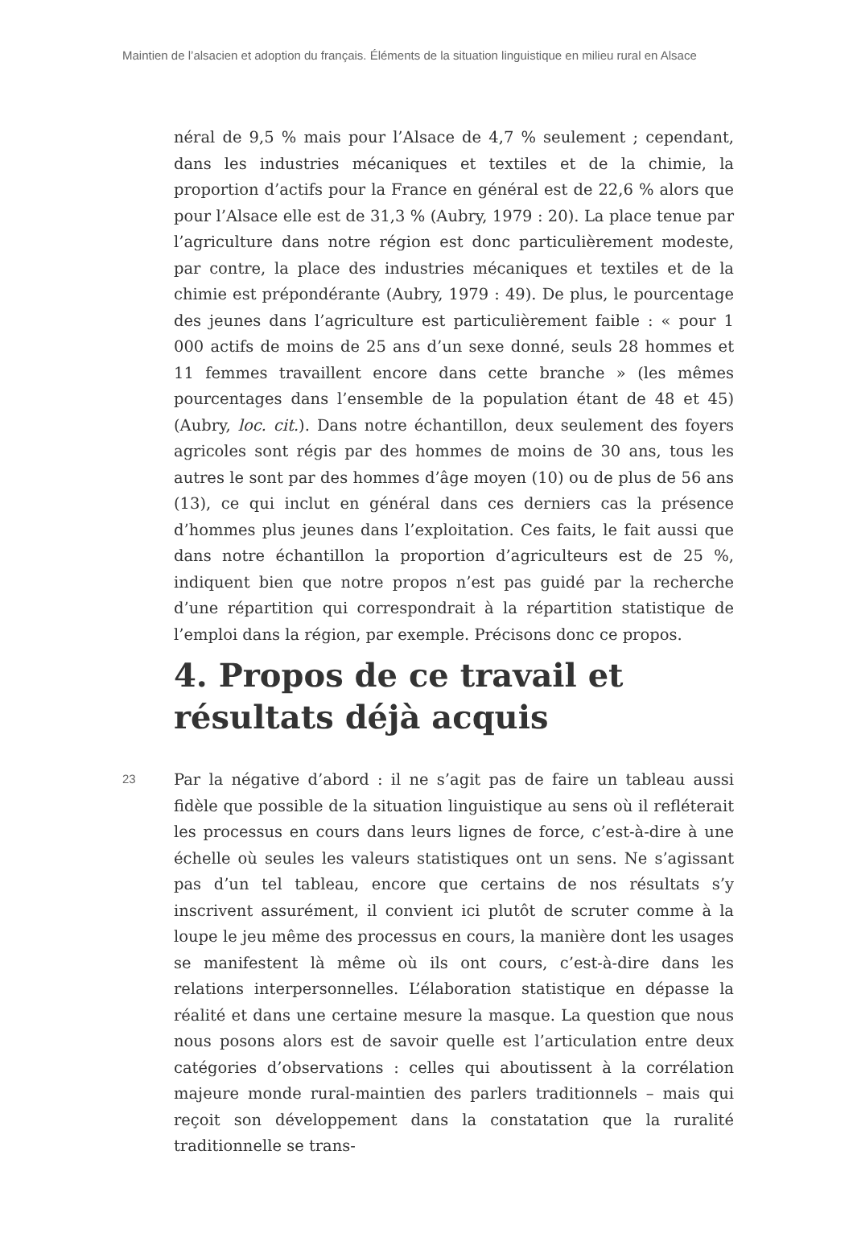Maintien de l’alsacien et adoption du français. Éléments de la situation linguistique en milieu rural en Alsace
néral de 9,5 % mais pour l’Alsace de 4,7 % seulement ; cependant, dans les industries mécaniques et textiles et de la chimie, la proportion d’actifs pour la France en général est de 22,6 % alors que pour l’Alsace elle est de 31,3 % (Aubry, 1979 : 20). La place tenue par l’agriculture dans notre région est donc particulièrement modeste, par contre, la place des industries mécaniques et textiles et de la chimie est prépondérante (Aubry, 1979 : 49). De plus, le pourcentage des jeunes dans l’agriculture est particulièrement faible : « pour 1 000 actifs de moins de 25 ans d’un sexe donné, seuls 28 hommes et 11 femmes travaillent encore dans cette branche » (les mêmes pourcentages dans l’ensemble de la population étant de 48 et 45) (Aubry, loc. cit.). Dans notre échantillon, deux seulement des foyers agricoles sont régis par des hommes de moins de 30 ans, tous les autres le sont par des hommes d’âge moyen (10) ou de plus de 56 ans (13), ce qui inclut en général dans ces derniers cas la présence d’hommes plus jeunes dans l’exploitation. Ces faits, le fait aussi que dans notre échantillon la proportion d’agriculteurs est de 25 %, indiquent bien que notre propos n’est pas guidé par la recherche d’une répartition qui correspondrait à la répartition statistique de l’emploi dans la région, par exemple. Précisons donc ce propos.
4. Propos de ce travail et résultats déjà acquis
23
Par la négative d’abord : il ne s’agit pas de faire un tableau aussi fidèle que possible de la situation linguistique au sens où il refléterait les processus en cours dans leurs lignes de force, c’est-à-dire à une échelle où seules les valeurs statistiques ont un sens. Ne s’agissant pas d’un tel tableau, encore que certains de nos résultats s’y inscrivent assurément, il convient ici plutôt de scruter comme à la loupe le jeu même des processus en cours, la manière dont les usages se manifestent là même où ils ont cours, c’est-à-dire dans les relations interpersonnelles. L’élaboration statistique en dépasse la réalité et dans une certaine mesure la masque. La question que nous nous posons alors est de savoir quelle est l’articulation entre deux catégories d’observations : celles qui aboutissent à la corrélation majeure monde rural-maintien des parlers traditionnels – mais qui reçoit son développement dans la constatation que la ruralité traditionnelle se trans-